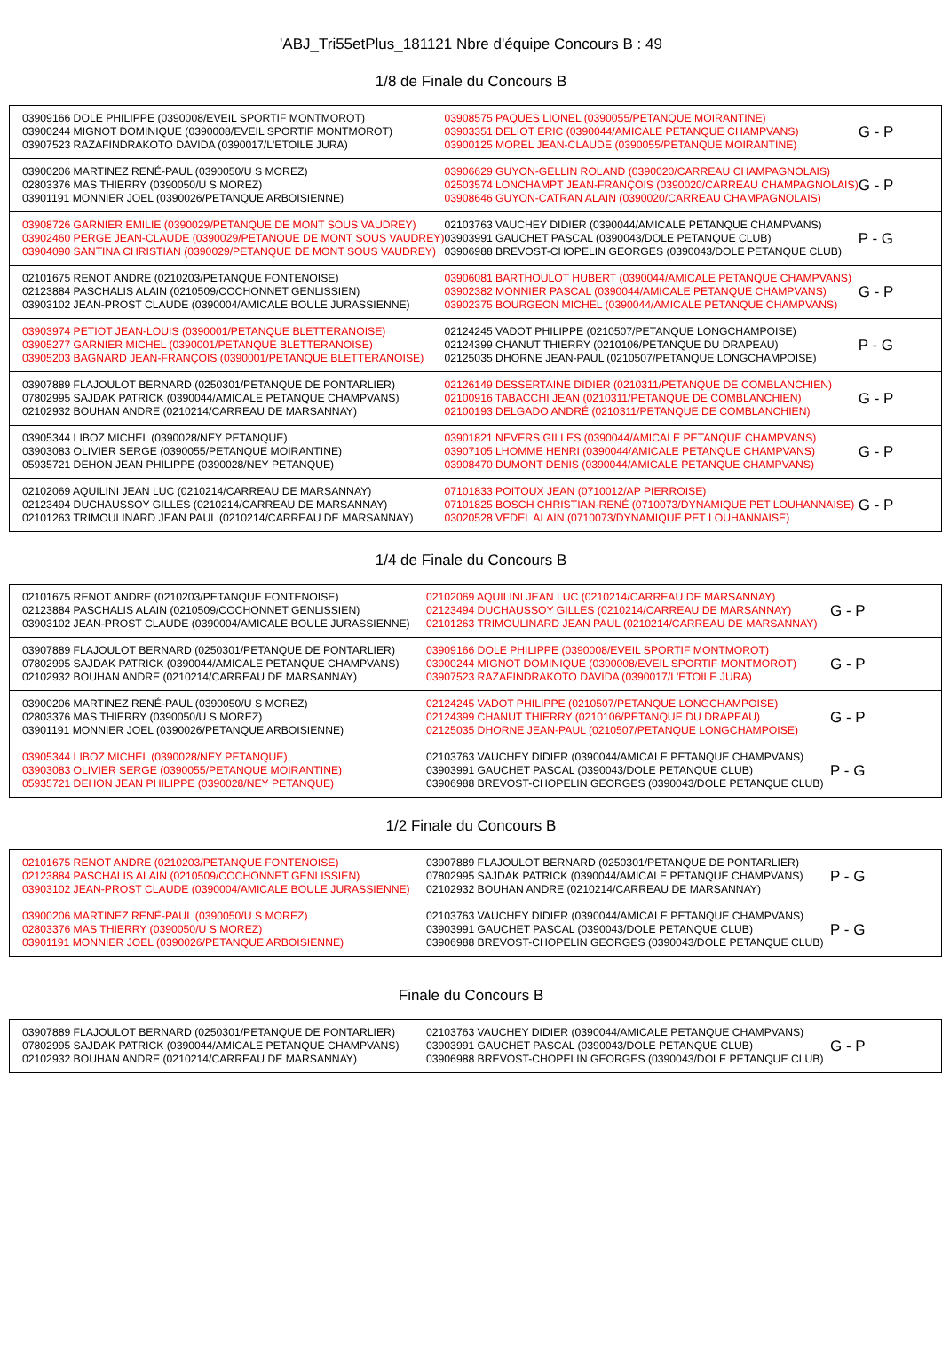'ABJ_Tri55etPlus_181121 Nbre d'équipe Concours B : 49
1/8 de Finale du Concours B
| 03909166 DOLE PHILIPPE (0390008/EVEIL SPORTIF MONTMOROT) 03900244 MIGNOT DOMINIQUE (0390008/EVEIL SPORTIF MONTMOROT) 03907523 RAZAFINDRAKOTO DAVIDA (0390017/L'ETOILE JURA) | 03908575 PAQUES LIONEL (0390055/PETANQUE MOIRANTINE) 03903351 DELIOT ERIC (0390044/AMICALE PETANQUE CHAMPVANS) 03900125 MOREL JEAN-CLAUDE (0390055/PETANQUE MOIRANTINE) | G - P |
| 03900206 MARTINEZ RENÉ-PAUL (0390050/U S MOREZ) 02803376 MAS THIERRY (0390050/U S MOREZ) 03901191 MONNIER JOEL (0390026/PETANQUE ARBOISIENNE) | 03906629 GUYON-GELLIN ROLAND (0390020/CARREAU CHAMPAGNOLAIS) 02503574 LONCHAMPT JEAN-FRANÇOIS (0390020/CARREAU CHAMPAGNOLAIS) 03908646 GUYON-CATRAN ALAIN (0390020/CARREAU CHAMPAGNOLAIS) | G - P |
| 03908726 GARNIER EMILIE (0390029/PETANQUE DE MONT SOUS VAUDREY) 03902460 PERGE JEAN-CLAUDE (0390029/PETANQUE DE MONT SOUS VAUDREY) 03904090 SANTINA CHRISTIAN (0390029/PETANQUE DE MONT SOUS VAUDREY) | 02103763 VAUCHEY DIDIER (0390044/AMICALE PETANQUE CHAMPVANS) 03903991 GAUCHET PASCAL (0390043/DOLE PETANQUE CLUB) 03906988 BREVOST-CHOPELIN GEORGES (0390043/DOLE PETANQUE CLUB) | P - G |
| 02101675 RENOT ANDRE (0210203/PETANQUE FONTENOISE) 02123884 PASCHALIS ALAIN (0210509/COCHONNET GENLISSIEN) 03903102 JEAN-PROST CLAUDE (0390004/AMICALE BOULE JURASSIENNE) | 03906081 BARTHOULOT HUBERT (0390044/AMICALE PETANQUE CHAMPVANS) 03902382 MONNIER PASCAL (0390044/AMICALE PETANQUE CHAMPVANS) 03902375 BOURGEON MICHEL (0390044/AMICALE PETANQUE CHAMPVANS) | G - P |
| 03903974 PETIOT JEAN-LOUIS (0390001/PETANQUE BLETTERANOISE) 03905277 GARNIER MICHEL (0390001/PETANQUE BLETTERANOISE) 03905203 BAGNARD JEAN-FRANÇOIS (0390001/PETANQUE BLETTERANOISE) | 02124245 VADOT PHILIPPE (0210507/PETANQUE LONGCHAMPOISE) 02124399 CHANUT THIERRY (0210106/PETANQUE DU DRAPEAU) 02125035 DHORNE JEAN-PAUL (0210507/PETANQUE LONGCHAMPOISE) | P - G |
| 03907889 FLAJOULOT BERNARD (0250301/PETANQUE DE PONTARLIER) 07802995 SAJDAK PATRICK (0390044/AMICALE PETANQUE CHAMPVANS) 02102932 BOUHAN ANDRE (0210214/CARREAU DE MARSANNAY) | 02126149 DESSERTAINE DIDIER (0210311/PETANQUE DE COMBLANCHIEN) 02100916 TABACCHI JEAN (0210311/PETANQUE DE COMBLANCHIEN) 02100193 DELGADO ANDRÉ (0210311/PETANQUE DE COMBLANCHIEN) | G - P |
| 03905344 LIBOZ MICHEL (0390028/NEY PETANQUE) 03903083 OLIVIER SERGE (0390055/PETANQUE MOIRANTINE) 05935721 DEHON JEAN PHILIPPE (0390028/NEY PETANQUE) | 03901821 NEVERS GILLES (0390044/AMICALE PETANQUE CHAMPVANS) 03907105 LHOMME HENRI (0390044/AMICALE PETANQUE CHAMPVANS) 03908470 DUMONT DENIS (0390044/AMICALE PETANQUE CHAMPVANS) | G - P |
| 02102069 AQUILINI JEAN LUC (0210214/CARREAU DE MARSANNAY) 02123494 DUCHAUSSOY GILLES (0210214/CARREAU DE MARSANNAY) 02101263 TRIMOULINARD JEAN PAUL (0210214/CARREAU DE MARSANNAY) | 07101833 POITOUX JEAN (0710012/AP PIERROISE) 07101825 BOSCH CHRISTIAN-RENÉ (0710073/DYNAMIQUE PET LOUHANNAISE) 03020528 VEDEL ALAIN (0710073/DYNAMIQUE PET LOUHANNAISE) | G - P |
1/4 de Finale du Concours B
| 02101675 RENOT ANDRE (0210203/PETANQUE FONTENOISE) 02123884 PASCHALIS ALAIN (0210509/COCHONNET GENLISSIEN) 03903102 JEAN-PROST CLAUDE (0390004/AMICALE BOULE JURASSIENNE) | 02102069 AQUILINI JEAN LUC (0210214/CARREAU DE MARSANNAY) 02123494 DUCHAUSSOY GILLES (0210214/CARREAU DE MARSANNAY) 02101263 TRIMOULINARD JEAN PAUL (0210214/CARREAU DE MARSANNAY) | G - P |
| 03907889 FLAJOULOT BERNARD (0250301/PETANQUE DE PONTARLIER) 07802995 SAJDAK PATRICK (0390044/AMICALE PETANQUE CHAMPVANS) 02102932 BOUHAN ANDRE (0210214/CARREAU DE MARSANNAY) | 03909166 DOLE PHILIPPE (0390008/EVEIL SPORTIF MONTMOROT) 03900244 MIGNOT DOMINIQUE (0390008/EVEIL SPORTIF MONTMOROT) 03907523 RAZAFINDRAKOTO DAVIDA (0390017/L'ETOILE JURA) | G - P |
| 03900206 MARTINEZ RENÉ-PAUL (0390050/U S MOREZ) 02803376 MAS THIERRY (0390050/U S MOREZ) 03901191 MONNIER JOEL (0390026/PETANQUE ARBOISIENNE) | 02124245 VADOT PHILIPPE (0210507/PETANQUE LONGCHAMPOISE) 02124399 CHANUT THIERRY (0210106/PETANQUE DU DRAPEAU) 02125035 DHORNE JEAN-PAUL (0210507/PETANQUE LONGCHAMPOISE) | G - P |
| 03905344 LIBOZ MICHEL (0390028/NEY PETANQUE) 03903083 OLIVIER SERGE (0390055/PETANQUE MOIRANTINE) 05935721 DEHON JEAN PHILIPPE (0390028/NEY PETANQUE) | 02103763 VAUCHEY DIDIER (0390044/AMICALE PETANQUE CHAMPVANS) 03903991 GAUCHET PASCAL (0390043/DOLE PETANQUE CLUB) 03906988 BREVOST-CHOPELIN GEORGES (0390043/DOLE PETANQUE CLUB) | P - G |
1/2 Finale du Concours B
| 02101675 RENOT ANDRE (0210203/PETANQUE FONTENOISE) 02123884 PASCHALIS ALAIN (0210509/COCHONNET GENLISSIEN) 03903102 JEAN-PROST CLAUDE (0390004/AMICALE BOULE JURASSIENNE) | 03907889 FLAJOULOT BERNARD (0250301/PETANQUE DE PONTARLIER) 07802995 SAJDAK PATRICK (0390044/AMICALE PETANQUE CHAMPVANS) 02102932 BOUHAN ANDRE (0210214/CARREAU DE MARSANNAY) | P - G |
| 03900206 MARTINEZ RENÉ-PAUL (0390050/U S MOREZ) 02803376 MAS THIERRY (0390050/U S MOREZ) 03901191 MONNIER JOEL (0390026/PETANQUE ARBOISIENNE) | 02103763 VAUCHEY DIDIER (0390044/AMICALE PETANQUE CHAMPVANS) 03903991 GAUCHET PASCAL (0390043/DOLE PETANQUE CLUB) 03906988 BREVOST-CHOPELIN GEORGES (0390043/DOLE PETANQUE CLUB) | P - G |
Finale du Concours B
| 03907889 FLAJOULOT BERNARD (0250301/PETANQUE DE PONTARLIER) 07802995 SAJDAK PATRICK (0390044/AMICALE PETANQUE CHAMPVANS) 02102932 BOUHAN ANDRE (0210214/CARREAU DE MARSANNAY) | 02103763 VAUCHEY DIDIER (0390044/AMICALE PETANQUE CHAMPVANS) 03903991 GAUCHET PASCAL (0390043/DOLE PETANQUE CLUB) 03906988 BREVOST-CHOPELIN GEORGES (0390043/DOLE PETANQUE CLUB) | G - P |